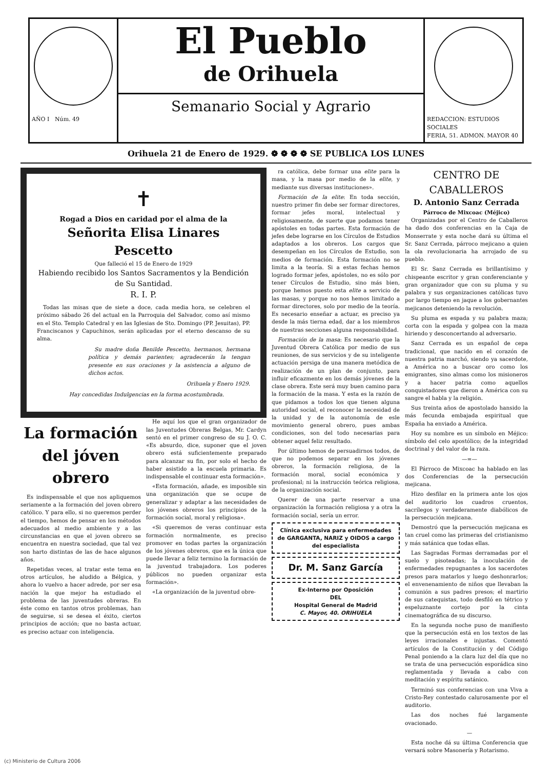AÑO I Núm. 49
El Pueblo
de Orihuela
Semanario Social y Agrario
REDACCION: ESTUDIOS SOCIALES
FERIA, 51. ADMON. MAYOR 40
Orihuela 21 de Enero de 1929. ❁ ❁ ❁ ❁ SE PUBLICA LOS LUNES
✝
Rogad a Dios en caridad por el alma de la
Señorita Elisa Linares Pescetto
Que falleció el 15 de Enero de 1929
Habiendo recibido los Santos Sacramentos y la Bendición de Su Santidad.
R. I. P.
Todas las misas que de siete a doce, cada media hora, se celebren el próximo sábado 26 del actual en la Parroquia del Salvador, como así mismo en el Sto. Templo Catedral y en las Iglesias de Sto. Domingo (PP. Jesuitas), PP. Franciscanos y Capuchinos, serán aplicadas por el eterno descanso de su alma.
Su madre doña Benilde Pescetto, hermanos, hermana política y demás parientes; agradecerán la tengan presente en sus oraciones y la asistencia a alguno de dichos actos.
Orihuela y Enero 1929.
Hay concedidas Indulgencias en la forma acostumbrada.
La formación del jóven obrero
Es indispensable el que nos apliquemos seriamente a la formación del joven obrero católico. Y para ello, si no queremos perder el tiempo, hemos de pensar en los métodos adecuados al medio ambiente y a las circunstancias en que el joven obrero se encuentra en nuestra sociedad, que tal vez son harto distintas de las de hace algunos años.
Repetidas veces, al tratar este tema en otros artículos, he aludido a Bélgica, y ahora lo vuelvo a hacer adrede, por ser esa nación la que mejor ha estudiado el problema de las juventudes obreras. En éste como en tantos otros problemas, han de seguirse, si se desea el éxito, ciertos principios de acción; que no basta actuar, es preciso actuar con inteligencia.
He aquí los que el gran organizador de las Juventudes Obreras Belgas, Mr. Cardyn sentó en el primer congreso de su J. O. C. «Es absurdo, dice, suponer que el joven obrero está suficientemente preparado para alcanzar su fin, por solo el hecho de haber asistido a la escuela primaria. Es indispensable el continuar esta formación».
«Esta formación, añade, es imposible sin una organización que se ocupe de generalizar y adaptar a las necesidades de los jóvenes obreros los principios de la formación social, moral y religiosa».
«Si queremos de veras continuar esta formación normalmente, es preciso promover en todas partes la organización de los jóvenes obreros, que es la única que puede llevar a feliz termino la formación de la juventud trabajadora. Los poderes públicos no pueden organizar esta formación».
«La organización de la juventud obre-
ra católica, debe formar una elite para la masa, y la masa por medio de la elite, y mediante sus diversas instituciones».
Formación de la elite: En toda sección, nuestro primer fin debe ser formar directores, formar jefes moral, intelectual y religiosamente, de suerte que podamos tener apóstoles en todas partes. Esta formación de jefes debe lograrse en los Círculos de Estudios adaptados a los obreros. Los cargos que desempeñan en los Círculos de Estudio, son medios de formación. Esta formación no se limita a la teoría. Si a estas fechas hemos logrado formar jefes, apóstoles, no es sólo por tener Círculos de Estudio, sino más bien, porque hemos puesto esta elite a servicio de las masas, y porque no nos hemos limitado a formar directores, solo por medio de la teoría. Es necesario enseñar a actuar, es preciso ya desde la más tierna edad, dar a los miembros de nuestras secciones alguna responsabilidad.
Formación de la masa: Es necesario que la Juventud Obrera Católica por medio de sus reuniones, de sus servicios y de su inteligente actuación persiga de una manera metódica de realización de un plan de conjunto, para influir eficazmente en los demás jóvenes de la clase obrera. Este será muy buen camino para la formación de la masa. Y esta es la razón de que pidamos a todos los que tienen alguna autoridad social, el reconocer la necesidad de la unidad y de la autonomía de esle movimiento general obrero, pues ambas condiciones, son del todo necesarias para obtener aquel feliz resultado.
Por último hemos de persuadirnos todos, de que no podemos separar en los jóvenes obreros, la formación religiosa, de la formación moral, social económica y profesional; ni la instrucción teórica religiosa, de la organización social.
Querer de una parte reservar a una organización la formación religiosa y a otra la formación social, sería un error.
Clínica exclusiva para enfermedades de GARGANTA, NARIZ y OIDOS a cargo del especialista
Dr. M. Sanz García
Ex-Interno por Oposición
DEL
Hospital General de Madrid
C. Mayor, 40. ORIHUELA
CENTRO DE CABALLEROS
D. Antonio Sanz Cerrada
Párroco de Mixcoac (Méjico)
Organizadas por el Centro de Caballeros ha dado dos conferencias en la Caja de Monserrate y esta noche dará su última el Sr. Sanz Cerrada, párroco mejicano a quien la ola revolucionaria ha arrojado de su pueblo.
El Sr. Sanz Cerrada es brillantísimo y chispeante escritor y gran conferenciante y gran organizador que con su pluma y su palabra y sus organizaciones católicas tuvo por largo tiempo en jaque a los gobernantes mejicanos deteniendo la revolución.
Su pluma es espada y su palabra maza; corta con la espada y golpea con la maza hiriendo y desconcertando al adversario.
Sanz Cerrada es un español de cepa tradicional, que nacido en el corazón de nuestra patria marchó, siendo ya sacerdote, a América no a buscar oro como los emigrantes, sino almas como los misioneros y a hacer patria como aquellos conquistadores que dieron a América con su sangre el habla y la religión.
Sus treinta años de apostolado hansido la más fecunda embajada espiritual que España ha enviado a América.
Hoy su nombre es un símbolo en Méjico: símbolo del celo apostólico; de la integridad doctrinal y del valor de la raza.
—=—
El Párroco de Mixcoac ha hablado en las dos Conferencias de la persecución mejicana.
Hizo desfilar en la primera ante los ojos del auditorio los cuadros cruentos, sacrílegos y verdaderamente diabólicos de la persecución mejicana.
Demostró que la persecución mejicana es tan cruel como las primeras del cristianismo y más satánica que todas ellas.
Las Sagradas Formas derramadas por el suelo y pisoteadas; la inoculación de enfermedades repugnantes a los sacerdotes presos para matarlos y luego deshonrarlos; el envenenamiento de niños que llevaban la comunión a sus padres presos; el martirio de sus catequistas, todo desfiló en tétrico y espeluznante cortejo por la cinta cinematográfica de su discurso.
En la segunda noche puso de manifiesto que la persecución está en los textos de las leyes irracionales e injustas. Comentó artículos de la Constitución y del Código Penal poniendo a la clara luz del día que no se trata de una persecución esporádica sino reglamentada y llevada a cabo con meditación y espíritu satánico.
Terminó sus conferencias con una Viva a Cristo-Rey contestado calurosamente por el auditorio.
Las dos noches fué largamente ovacionado.
—
Esta noche dá su última Conferencia que versará sobre Masonería y Rotarismo.
(c) Ministerio de Cultura 2006